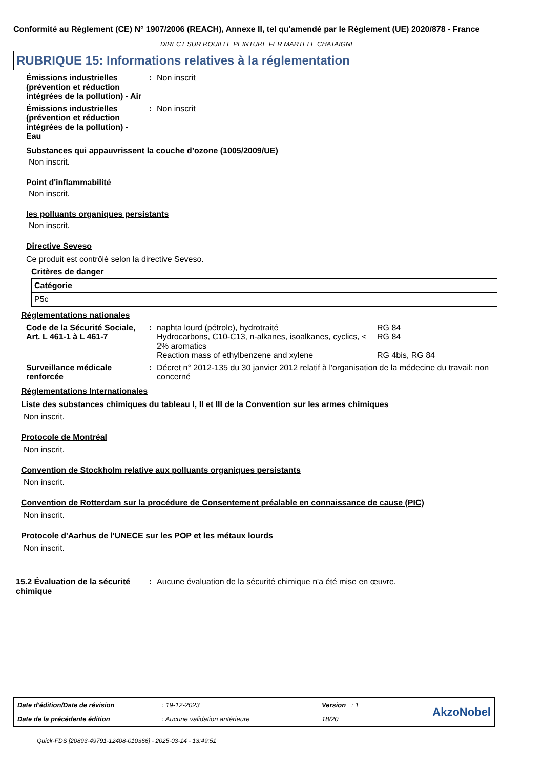Conformité au Règlement (CE) N° 1907/2006 (REACH), Annexe II, tel qu'amendé par le Règlement (UE) 2020/878 - France
DIRECT SUR ROUILLE PEINTURE FER MARTELE CHATAIGNE
RUBRIQUE 15: Informations relatives à la réglementation
Émissions industrielles (prévention et réduction intégrées de la pollution) - Air
: Non inscrit
Émissions industrielles (prévention et réduction intégrées de la pollution) - Eau
: Non inscrit
Substances qui appauvrissent la couche d’ozone (1005/2009/UE)
Non inscrit.
Point d'inflammabilité
Non inscrit.
les polluants organiques persistants
Non inscrit.
Directive Seveso
Ce produit est contrôlé selon la directive Seveso.
Critères de danger
| Catégorie |
| P5c |
Réglementations nationales
Code de la Sécurité Sociale, Art. L 461-1 à L 461-7
: naphta lourd (pétrole), hydrotraité RG 84
Hydrocarbons, C10-C13, n-alkanes, isoalkanes, cyclics, < 2% aromatics
RG 84
Reaction mass of ethylbenzene and xylene RG 4bis, RG 84
Surveillance médicale renforcée
: Décret n° 2012-135 du 30 janvier 2012 relatif à l'organisation de la médecine du travail: non concerné
Réglementations Internationales
Liste des substances chimiques du tableau I, II et III de la Convention sur les armes chimiques
Non inscrit.
Protocole de Montréal
Non inscrit.
Convention de Stockholm relative aux polluants organiques persistants
Non inscrit.
Convention de Rotterdam sur la procédure de Consentement préalable en connaissance de cause (PIC)
Non inscrit.
Protocole d'Aarhus de l'UNECE sur les POP et les métaux lourds
Non inscrit.
15.2 Évaluation de la sécurité chimique
: Aucune évaluation de la sécurité chimique n'a été mise en œuvre.
| Date d'édition/Date de révision | : 19-12-2023 | Version : 1 | AkzoNobel |
| Date de la précédente édition | : Aucune validation antérieure | 18/20 | |
Quick-FDS [20893-49791-12408-010366] - 2025-03-14 - 13:49:51